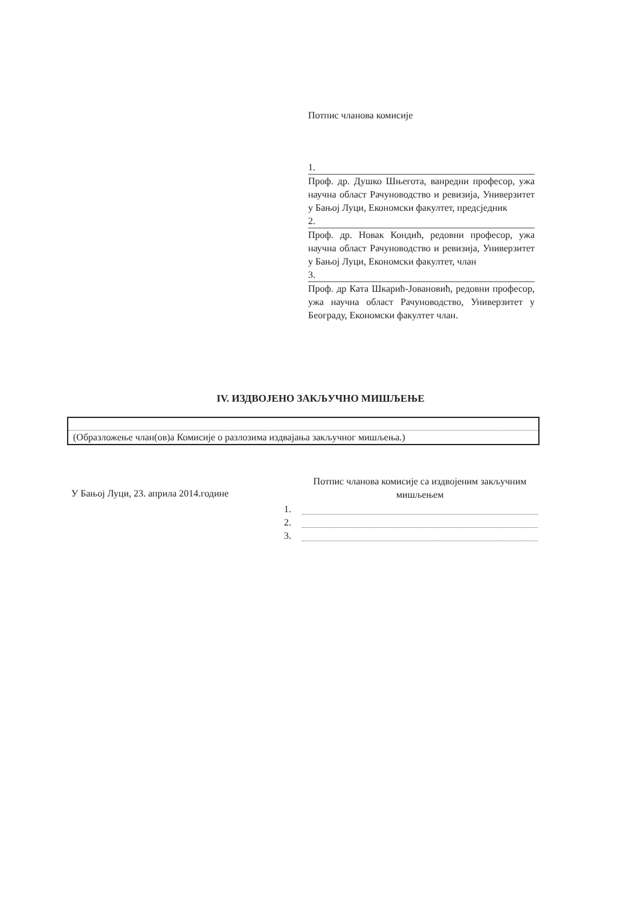Потпис чланова комисије
1.
Проф. др. Душко Шњегота, ванредни професор, ужа научна област Рачуноводство и ревизија, Универзитет у Бањој Луци, Економски факултет, предсједник
2.
Проф. др. Новак Кондић, редовни професор, ужа научна област Рачуноводство и ревизија, Универзитет у Бањој Луци, Економски факултет, члан
3.
Проф. др Ката Шкарић-Јовановић, редовни професор, ужа научна област Рачуноводство, Универзитет у Београду, Економски факултет члан.
IV. ИЗДВОЈЕНО ЗАКЉУЧНО МИШЉЕЊЕ
(Образложење члан(ов)а Комисије о разлозима издвајања закључног мишљења.)
У Бањој Луци, 23. априла 2014.године
Потпис чланова комисије са издвојеним закључним мишљењем
1.
2.
3.